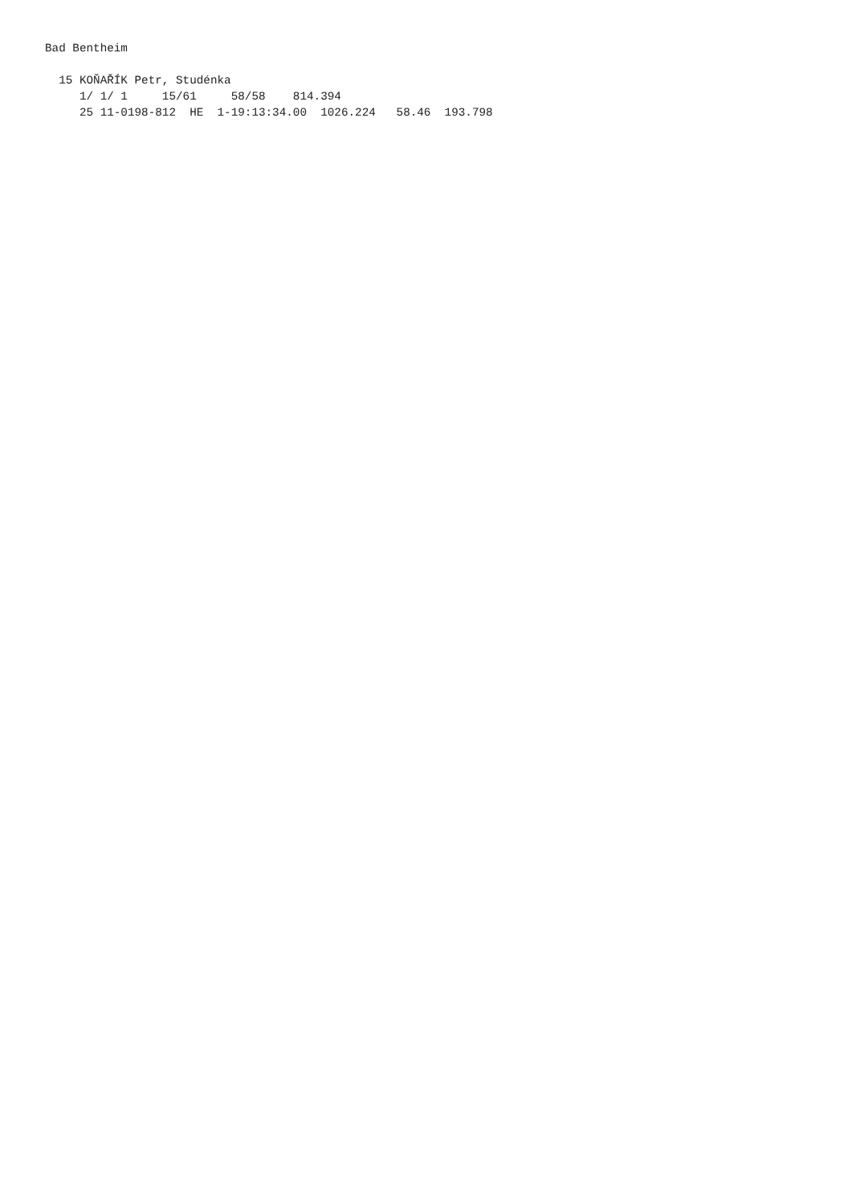Bad Bentheim

  15 KOŇAŘÍK Petr, Studénka
     1/ 1/ 1     15/61     58/58    814.394
     25 11-0198-812  HE  1-19:13:34.00  1026.224   58.46  193.798